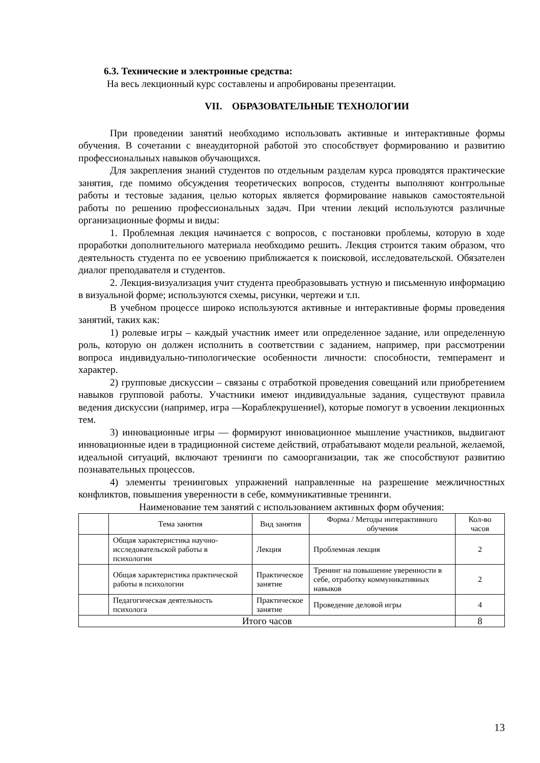6.3. Технические и электронные средства:
На весь лекционный курс составлены и апробированы презентации.
VII. ОБРАЗОВАТЕЛЬНЫЕ ТЕХНОЛОГИИ
При проведении занятий необходимо использовать активные и интерактивные формы обучения. В сочетании с внеаудиторной работой это способствует формированию и развитию профессиональных навыков обучающихся.
Для закрепления знаний студентов по отдельным разделам курса проводятся практические занятия, где помимо обсуждения теоретических вопросов, студенты выполняют контрольные работы и тестовые задания, целью которых является формирование навыков самостоятельной работы по решению профессиональных задач. При чтении лекций используются различные организационные формы и виды:
1. Проблемная лекция начинается с вопросов, с постановки проблемы, которую в ходе проработки дополнительного материала необходимо решить. Лекция строится таким образом, что деятельность студента по ее усвоению приближается к поисковой, исследовательской. Обязателен диалог преподавателя и студентов.
2. Лекция-визуализация учит студента преобразовывать устную и письменную информацию в визуальной форме; используются схемы, рисунки, чертежи и т.п.
В учебном процессе широко используются активные и интерактивные формы проведения занятий, таких как:
1) ролевые игры – каждый участник имеет или определенное задание, или определенную роль, которую он должен исполнить в соответствии с заданием, например, при рассмотрении вопроса индивидуально-типологические особенности личности: способности, темперамент и характер.
2) групповые дискуссии – связаны с отработкой проведения совещаний или приобретением навыков групповой работы. Участники имеют индивидуальные задания, существуют правила ведения дискуссии (например, игра ―Кораблекрушение‖), которые помогут в усвоении лекционных тем.
3) инновационные игры — формируют инновационное мышление участников, выдвигают инновационные идеи в традиционной системе действий, отрабатывают модели реальной, желаемой, идеальной ситуаций, включают тренинги по самоорганизации, так же способствуют развитию познавательных процессов.
4) элементы тренинговых упражнений направленные на разрешение межличностных конфликтов, повышения уверенности в себе, коммуникативные тренинги.
Наименование тем занятий с использованием активных форм обучения:
| | Тема занятия | Вид занятия | Форма / Методы интерактивного обучения | Кол-во часов |
| --- | --- | --- | --- | --- |
| | Общая характеристика научно-исследовательской работы в психологии | Лекция | Проблемная лекция | 2 |
| | Общая характеристика практической работы в психологии | Практическое занятие | Тренинг на повышение уверенности в себе, отработку коммуникативных навыков | 2 |
| | Педагогическая деятельность психолога | Практическое занятие | Проведение деловой игры | 4 |
| Итого часов | | | | 8 |
13